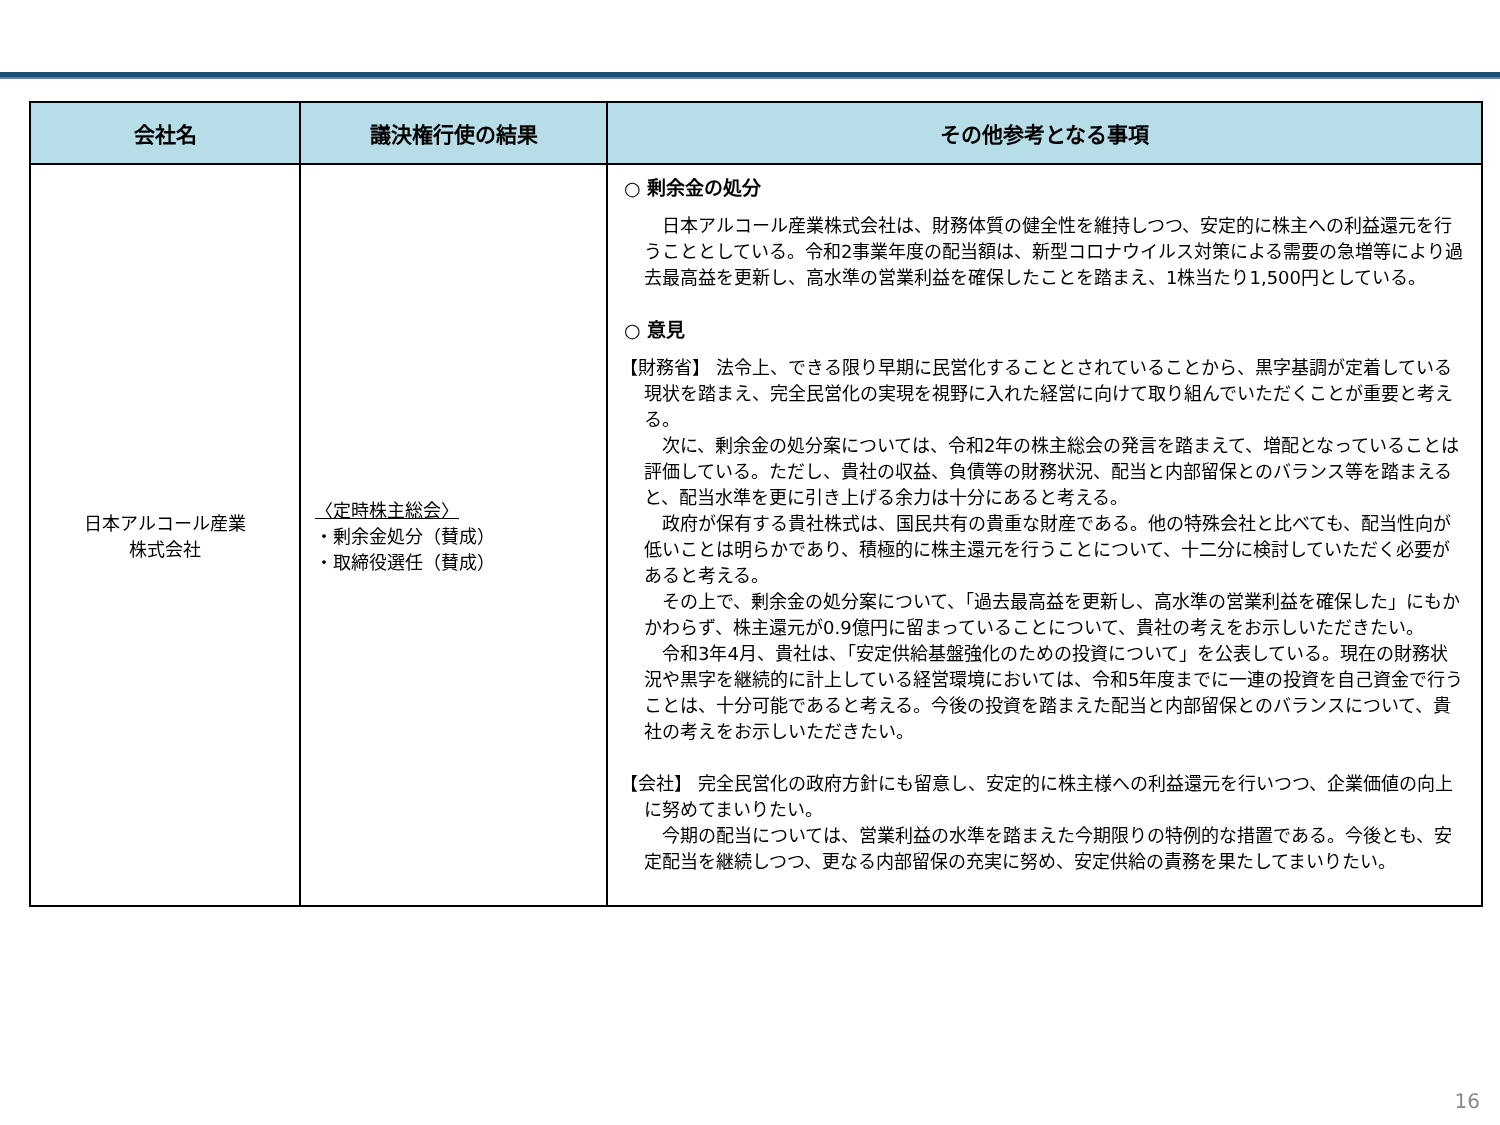| 会社名 | 議決権行使の結果 | その他参考となる事項 |
| --- | --- | --- |
| 日本アルコール産業 株式会社 | 〈定時株主総会〉 ・剰余金処分（賛成） ・取締役選任（賛成） | ○ 剰余金の処分 日本アルコール産業株式会社は、財務体質の健全性を維持しつつ、安定的に株主への利益還元を行うこととしている。令和2事業年度の配当額は、新型コロナウイルス対策による需要の急増等により過去最高益を更新し、高水準の営業利益を確保したことを踏まえ、1株当たり1,500円としている。 ○ 意見 【財務省】 法令上、できる限り早期に民営化することとされていることから、黒字基調が定着している現状を踏まえ、完全民営化の実現を視野に入れた経営に向けて取り組んでいただくことが重要と考える。 次に、剰余金の処分案については、令和2年の株主総会の発言を踏まえて、増配となっていることは評価している。ただし、貴社の収益、負債等の財務状況、配当と内部留保とのバランス等を踏まえると、配当水準を更に引き上げる余力は十分にあると考える。 政府が保有する貴社株式は、国民共有の貴重な財産である。他の特殊会社と比べても、配当性向が低いことは明らかであり、積極的に株主還元を行うことについて、十二分に検討していただく必要があると考える。 その上で、剰余金の処分案について、「過去最高益を更新し、高水準の営業利益を確保した」にもかかわらず、株主還元が0.9億円に留まっていることについて、貴社の考えをお示しいただきたい。 令和3年4月、貴社は、「安定供給基盤強化のための投資について」を公表している。現在の財務状況や黒字を継続的に計上している経営環境においては、令和5年度までに一連の投資を自己資金で行うことは、十分可能であると考える。今後の投資を踏まえた配当と内部留保とのバランスについて、貴社の考えをお示しいただきたい。 【会社】 完全民営化の政府方針にも留意し、安定的に株主様への利益還元を行いつつ、企業価値の向上に努めてまいりたい。 今期の配当については、営業利益の水準を踏まえた今期限りの特例的な措置である。今後とも、安定配当を継続しつつ、更なる内部留保の充実に努め、安定供給の責務を果たしてまいりたい。 |
16